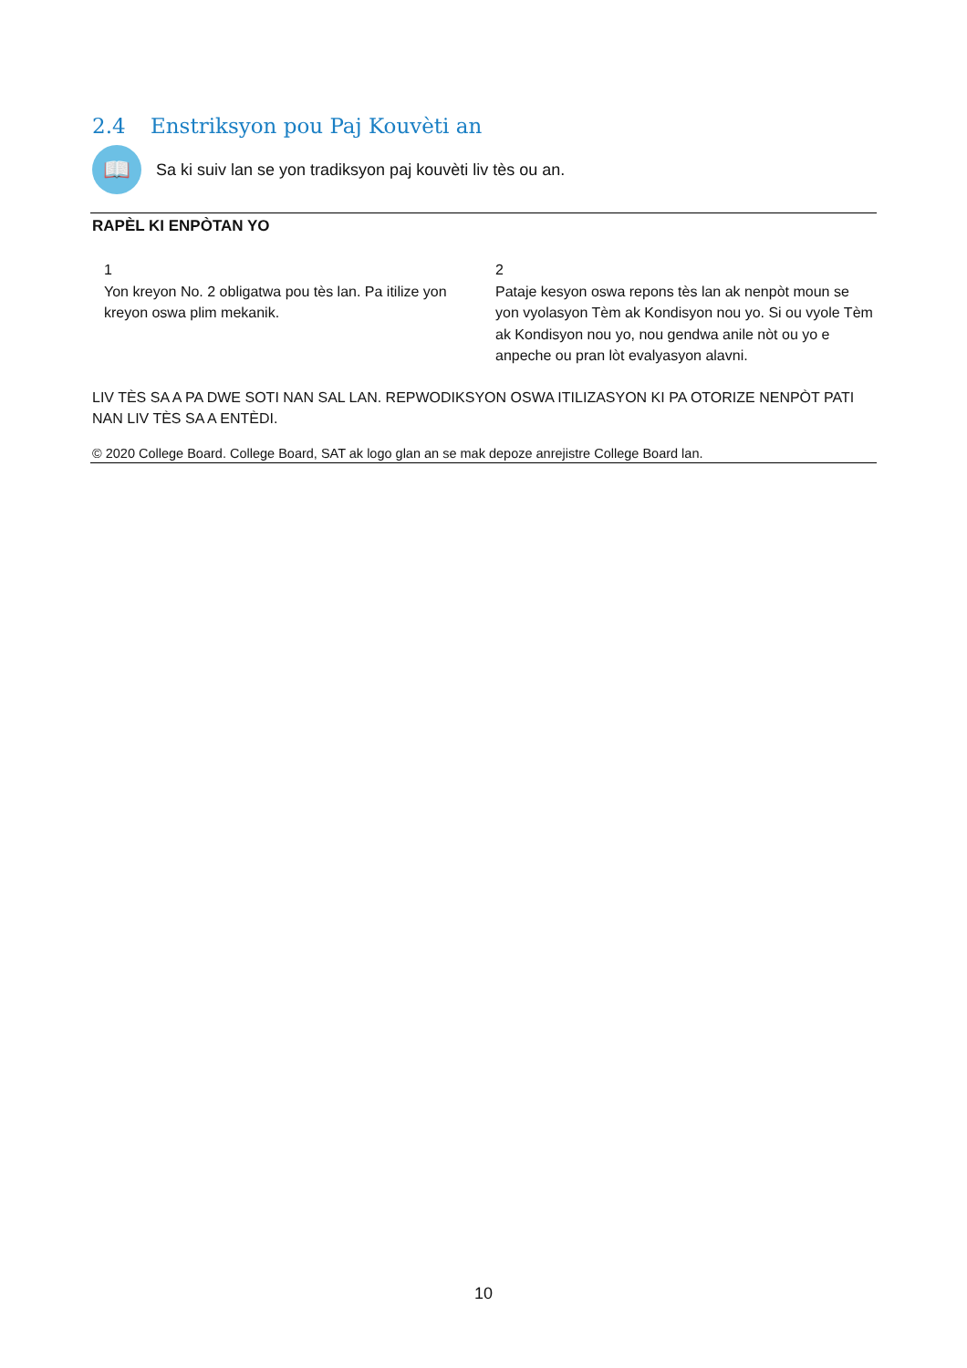2.4 Enstriksyon pou Paj Kouvèti an
📖
Sa ki suiv lan se yon tradiksyon paj kouvèti liv tès ou an.
RAPÈL KI ENPÒTAN YO
1
Yon kreyon No. 2 obligatwa pou tès lan. Pa itilize yon kreyon oswa plim mekanik.
2
Pataje kesyon oswa repons tès lan ak nenpòt moun se yon vyolasyon Tèm ak Kondisyon nou yo. Si ou vyole Tèm ak Kondisyon nou yo, nou gendwa anile nòt ou yo e anpeche ou pran lòt evalyasyon alavni.
LIV TÈS SA A PA DWE SOTI NAN SAL LAN. REPWODIKSYON OSWA ITILIZASYON KI PA OTORIZE NENPÒT PATI NAN LIV TÈS SA A ENTÈDI.
© 2020 College Board. College Board, SAT ak logo glan an se mak depoze anrejistre College Board lan.
10